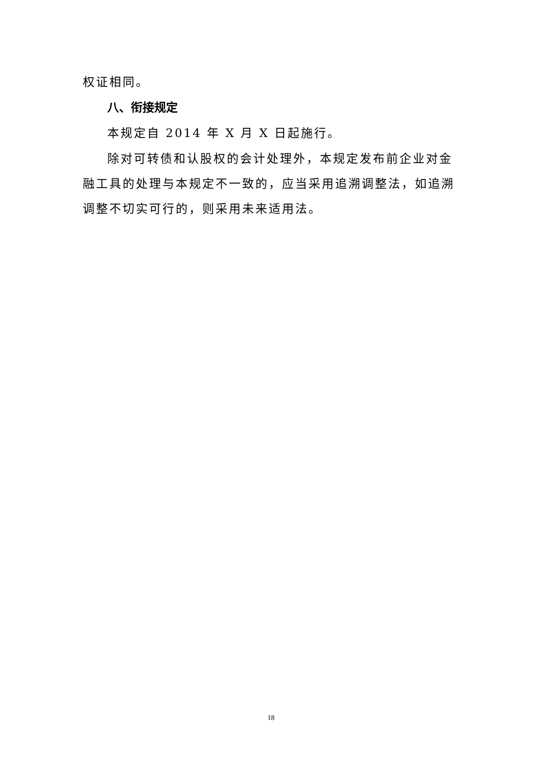权证相同。
八、衔接规定
本规定自 2014 年 X 月 X 日起施行。
除对可转债和认股权的会计处理外，本规定发布前企业对金融工具的处理与本规定不一致的，应当采用追溯调整法，如追溯调整不切实可行的，则采用未来适用法。
18